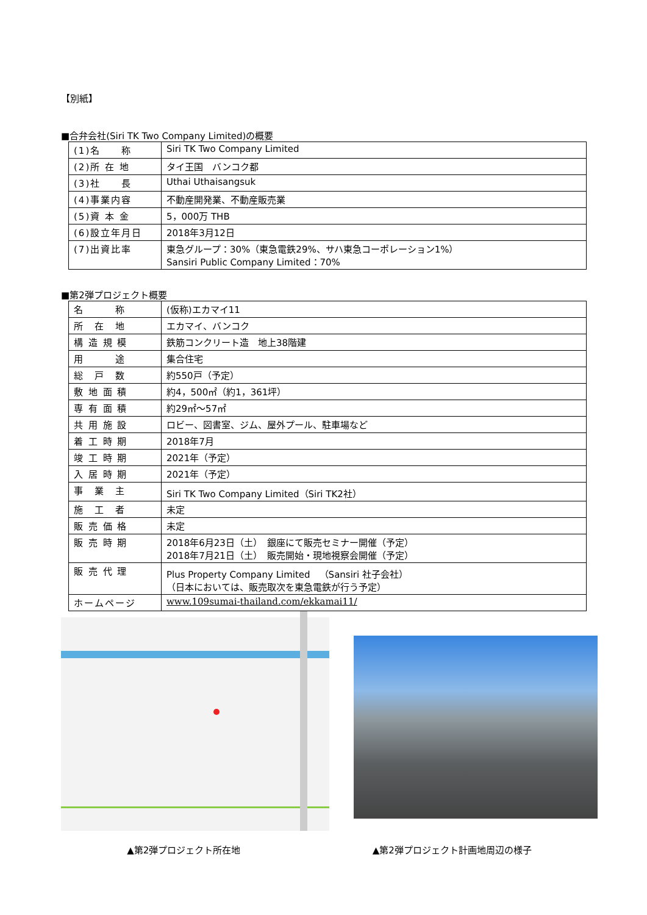【別紙】
■合弁会社(Siri TK Two Company Limited)の概要
| (1)名 称 | Siri TK Two Company Limited |
| (2)所 在 地 | タイ王国 バンコク都 |
| (3)社 長 | Uthai Uthaisangsuk |
| (4)事業内容 | 不動産開発業、不動産販売業 |
| (5)資 本 金 | 5，000万 THB |
| (6)設立年月日 | 2018年3月12日 |
| (7)出資比率 | 東急グループ：30%（東急電鉄29%、サハ東急コーポレーション1%） Sansiri Public Company Limited：70% |
■第2弾プロジェクト概要
| 名 称 | (仮称)エカマイ11 |
| 所 在 地 | エカマイ、バンコク |
| 構 造 規 模 | 鉄筋コンクリート造 地上38階建 |
| 用 途 | 集合住宅 |
| 総 戸 数 | 約550戸（予定） |
| 敷 地 面 積 | 約4，500㎡（約1，361坪） |
| 専 有 面 積 | 約29㎡～57㎡ |
| 共 用 施 設 | ロビー、図書室、ジム、屋外プール、駐車場など |
| 着 工 時 期 | 2018年7月 |
| 竣 工 時 期 | 2021年（予定） |
| 入 居 時 期 | 2021年（予定） |
| 事 業 主 | Siri TK Two Company Limited（Siri TK2社） |
| 施 工 者 | 未定 |
| 販 売 価 格 | 未定 |
| 販 売 時 期 | 2018年6月23日（土） 銀座にて販売セミナー開催（予定） 2018年7月21日（土） 販売開始・現地視察会開催（予定） |
| 販 売 代 理 | Plus Property Company Limited （Sansiri 社子会社） （日本においては、販売取次を東急電鉄が行う予定） |
| ホームページ | www.109sumai-thailand.com/ekkamai11/ |
▲第2弾プロジェクト所在地 ▲第2弾プロジェクト計画地周辺の様子